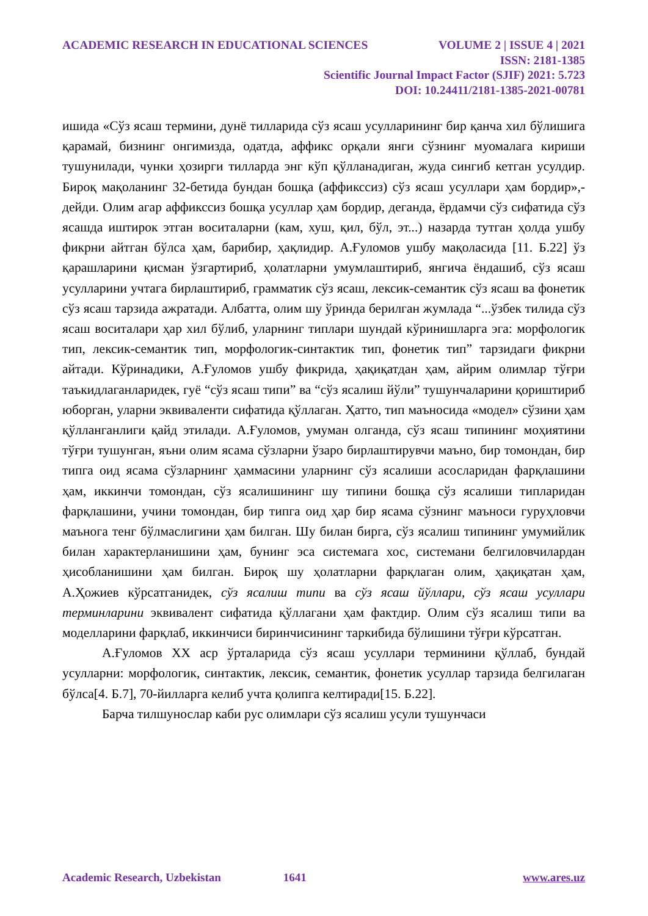ACADEMIC RESEARCH IN EDUCATIONAL SCIENCES VOLUME 2 | ISSUE 4 | 2021
ISSN: 2181-1385
Scientific Journal Impact Factor (SJIF) 2021: 5.723
DOI: 10.24411/2181-1385-2021-00781
ишида «Сўз ясаш термини, дунё тилларида сўз ясаш усулларининг бир қанча хил бўлишига қарамай, бизнинг онгимизда, одатда, аффикс орқали янги сўзнинг муомалага кириши тушунилади, чунки ҳозирги тилларда энг кўп қўлланадиган, жуда сингиб кетган усулдир. Бироқ мақоланинг 32-бетида бундан бошқа (аффикссиз) сўз ясаш усуллари ҳам бордир»,- дейди. Олим агар аффикссиз бошқа усуллар ҳам бордир, деганда, ёрдамчи сўз сифатида сўз ясашда иштирок этган воситаларни (кам, хуш, қил, бўл, эт...) назарда тутган ҳолда ушбу фикрни айтган бўлса ҳам, барибир, ҳақлидир. А.Ғуломов ушбу мақоласида [11. Б.22] ўз қарашларини қисман ўзгартириб, ҳолатларни умумлаштириб, янгича ёндашиб, сўз ясаш усулларини учтага бирлаштириб, грамматик сўз ясаш, лексик-семантик сўз ясаш ва фонетик сўз ясаш тарзида ажратади. Албатта, олим шу ўринда берилган жумлада “...ўзбек тилида сўз ясаш воситалари ҳар хил бўлиб, уларнинг типлари шундай кўринишларга эга: морфологик тип, лексик-семантик тип, морфологик-синтактик тип, фонетик тип” тарзидаги фикрни айтади. Кўринадики, А.Ғуломов ушбу фикрида, ҳақиқатдан ҳам, айрим олимлар тўғри таъкидлаганларидек, гуё “сўз ясаш типи” ва “сўз ясалиш йўли” тушунчаларини қориштириб юборган, уларни эквиваленти сифатида қўллаган. Ҳатто, тип маъносида «модел» сўзини ҳам қўлланганлиги қайд этилади. А.Ғуломов, умуман олганда, сўз ясаш типининг моҳиятини тўғри тушунган, яъни олим ясама сўзларни ўзаро бирлаштирувчи маъно, бир томондан, бир типга оид ясама сўзларнинг ҳаммасини уларнинг сўз ясалиши асосларидан фарқлашини ҳам, иккинчи томондан, сўз ясалишининг шу типини бошқа сўз ясалиши типларидан фарқлашини, учини томондан, бир типга оид ҳар бир ясама сўзнинг маъноси гуруҳловчи маънога тенг бўлмаслигини ҳам билган. Шу билан бирга, сўз ясалиш типининг умумийлик билан характерланишини ҳам, бунинг эса системага хос, системани белгиловчилардан ҳисобланишини ҳам билган. Бироқ шу ҳолатларни фарқлаган олим, ҳақиқатан ҳам, А.Ҳожиев кўрсатганидек, сўз ясалиш типи ва сўз ясаш йўллари, сўз ясаш усуллари терминларини эквивалент сифатида қўллагани ҳам фактдир. Олим сўз ясалиш типи ва моделларини фарқлаб, иккинчиси биринчисининг таркибида бўлишини тўғри кўрсатган.
А.Ғуломов XX аср ўрталарида сўз ясаш усуллари терминини қўллаб, бундай усулларни: морфологик, синтактик, лексик, семантик, фонетик усуллар тарзида белгилаган бўлса[4. Б.7], 70-йилларга келиб учта қолипга келтиради[15. Б.22].
Барча тилшунослар каби рус олимлари сўз ясалиш усули тушунчаси
Academic Research, Uzbekistan 1641 www.ares.uz